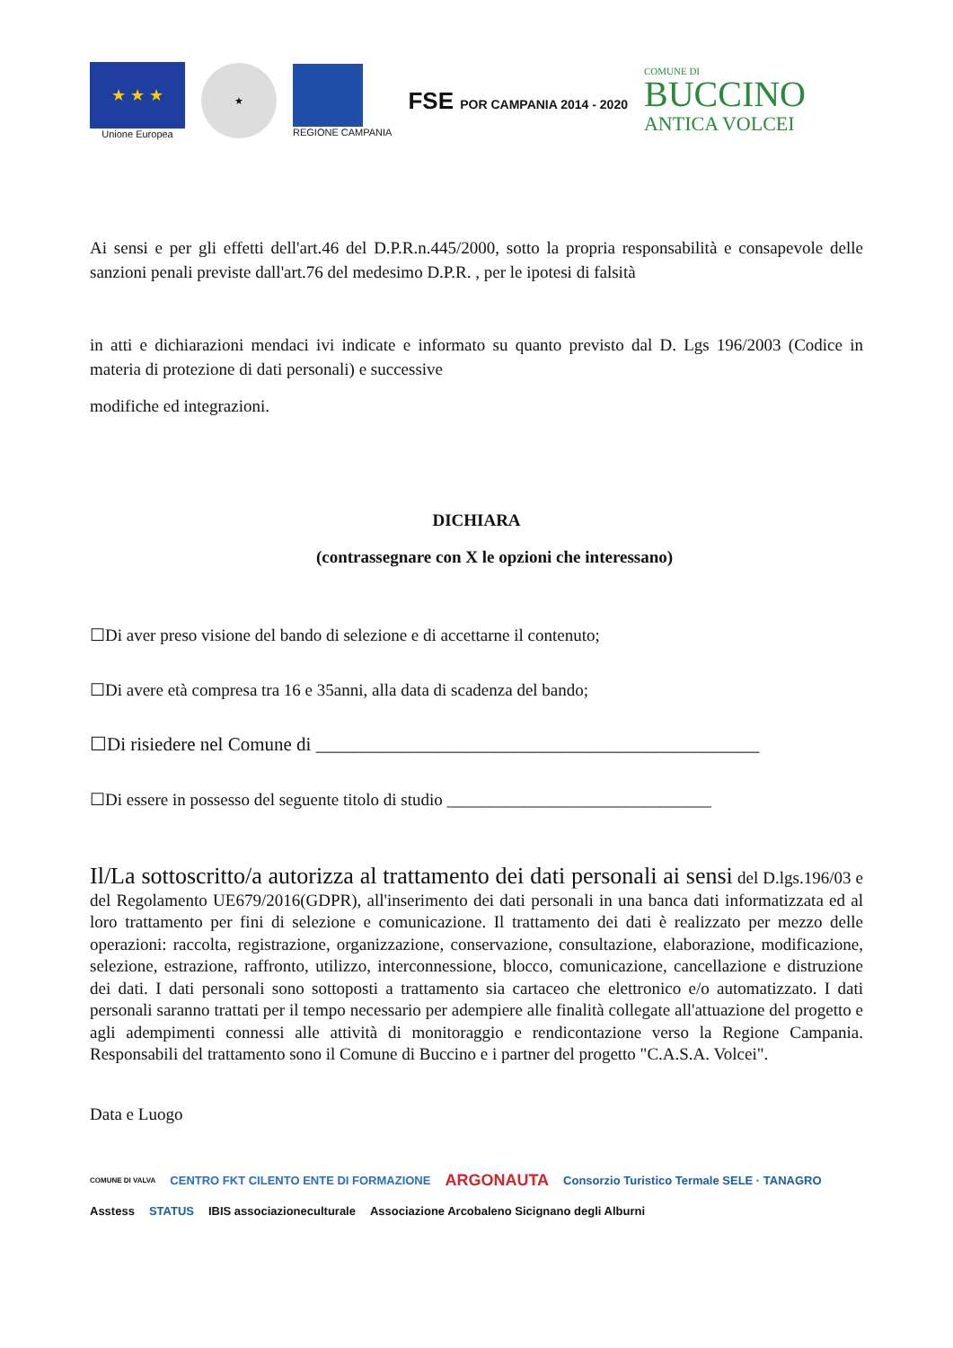★ ★ ★
Unione Europea
★
REGIONE CAMPANIA
FSE POR CAMPANIA 2014 - 2020
COMUNE DI
BUCCINO
ANTICA VOLCEI
Ai sensi e per gli effetti dell'art.46 del D.P.R.n.445/2000, sotto la propria responsabilità e consapevole delle sanzioni penali previste dall'art.76 del medesimo D.P.R. , per le ipotesi di falsità
in atti e dichiarazioni mendaci ivi indicate e informato su quanto previsto dal D. Lgs 196/2003 (Codice in materia di protezione di dati personali) e successive
modifiche ed integrazioni.
DICHIARA
(contrassegnare con X le opzioni che interessano)
☐Di aver preso visione del bando di selezione e di accettarne il contenuto;
☐Di avere età compresa tra 16 e 35anni, alla data di scadenza del bando;
☐Di risiedere nel Comune di _______________________________________________
☐Di essere in possesso del seguente titolo di studio _______________________________
Il/La sottoscritto/a autorizza al trattamento dei dati personali ai sensi del D.lgs.196/03 e del Regolamento UE679/2016(GDPR), all'inserimento dei dati personali in una banca dati informatizzata ed al loro trattamento per fini di selezione e comunicazione. Il trattamento dei dati è realizzato per mezzo delle operazioni: raccolta, registrazione, organizzazione, conservazione, consultazione, elaborazione, modificazione, selezione, estrazione, raffronto, utilizzo, interconnessione, blocco, comunicazione, cancellazione e distruzione dei dati. I dati personali sono sottoposti a trattamento sia cartaceo che elettronico e/o automatizzato. I dati personali saranno trattati per il tempo necessario per adempiere alle finalità collegate all'attuazione del progetto e agli adempimenti connessi alle attività di monitoraggio e rendicontazione verso la Regione Campania. Responsabili del trattamento sono il Comune di Buccino e i partner del progetto "C.A.S.A. Volcei".
Data e Luogo
COMUNE DI VALVA CENTRO FKT CILENTO ENTE DI FORMAZIONE ARGONAUTA Consorzio Turistico Termale SELE · TANAGRO Asstess STATUS IBIS associazioneculturale Associazione Arcobaleno Sicignano degli Alburni